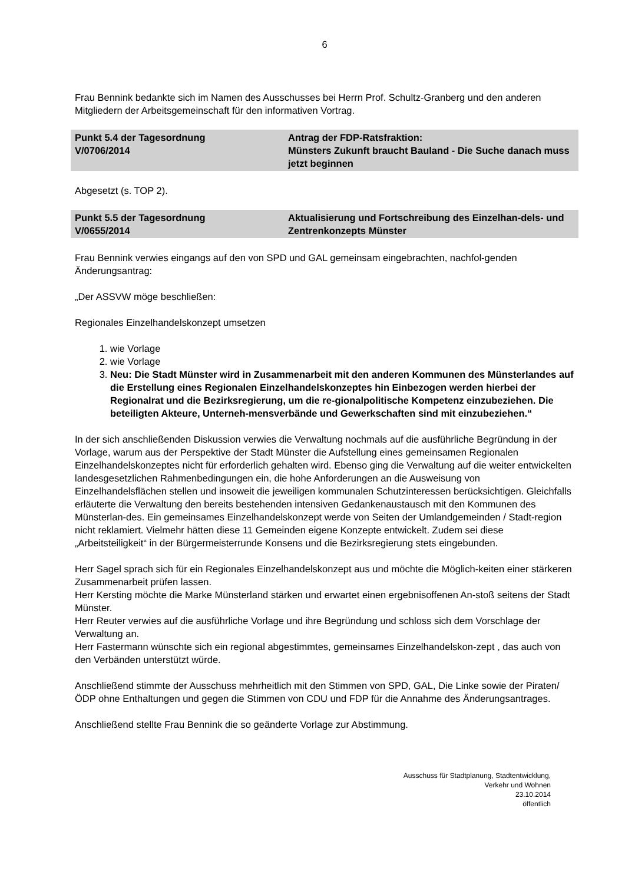6
Frau Bennink bedankte sich im Namen des Ausschusses bei Herrn Prof. Schultz-Granberg und den anderen Mitgliedern der Arbeitsgemeinschaft für den informativen Vortrag.
| Punkt 5.4 der Tagesordnung V/0706/2014 | Antrag der FDP-Ratsfraktion: Münsters Zukunft braucht Bauland - Die Suche danach muss jetzt beginnen |
Abgesetzt (s. TOP 2).
| Punkt 5.5 der Tagesordnung V/0655/2014 | Aktualisierung und Fortschreibung des Einzelhan-dels- und Zentrenkonzepts Münster |
Frau Bennink verwies eingangs auf den von SPD und GAL gemeinsam eingebrachten, nachfol-genden Änderungsantrag:
„Der ASSVW möge beschließen:
Regionales Einzelhandelskonzept umsetzen
1. wie Vorlage
2. wie Vorlage
3. Neu: Die Stadt Münster wird in Zusammenarbeit mit den anderen Kommunen des Münsterlandes auf die Erstellung eines Regionalen Einzelhandelskonzeptes hin Einbezogen werden hierbei der Regionalrat und die Bezirksregierung, um die re-gionalpolitische Kompetenz einzubeziehen. Die beteiligten Akteure, Unterneh-mensverbände und Gewerkschaften sind mit einzubeziehen.“
In der sich anschließenden Diskussion verwies die Verwaltung nochmals auf die ausführliche Begründung in der Vorlage, warum aus der Perspektive der Stadt Münster die Aufstellung eines gemeinsamen Regionalen Einzelhandelskonzeptes nicht für erforderlich gehalten wird. Ebenso ging die Verwaltung auf die weiter entwickelten landesgesetzlichen Rahmenbedingungen ein, die hohe Anforderungen an die Ausweisung von Einzelhandelsflächen stellen und insoweit die jeweiligen kommunalen Schutzinteressen berücksichtigen. Gleichfalls erläuterte die Verwaltung den bereits bestehenden intensiven Gedankenaustausch mit den Kommunen des Münsterlan-des. Ein gemeinsames Einzelhandelskonzept werde von Seiten der Umlandgemeinden / Stadt-region nicht reklamiert. Vielmehr hätten diese 11 Gemeinden eigene Konzepte entwickelt. Zudem sei diese „Arbeitsteiligkeit“ in der Bürgermeisterrunde Konsens und die Bezirksregierung stets eingebunden.
Herr Sagel sprach sich für ein Regionales Einzelhandelskonzept aus und möchte die Möglich-keiten einer stärkeren Zusammenarbeit prüfen lassen.
Herr Kersting möchte die Marke Münsterland stärken und erwartet einen ergebnisoffenen An-stoß seitens der Stadt Münster.
Herr Reuter verwies auf die ausführliche Vorlage und ihre Begründung und schloss sich dem Vorschlage der Verwaltung an.
Herr Fastermann wünschte sich ein regional abgestimmtes, gemeinsames Einzelhandelskon-zept , das auch von den Verbänden unterstützt würde.
Anschließend stimmte der Ausschuss mehrheitlich mit den Stimmen von SPD, GAL, Die Linke sowie der Piraten/ÖDP ohne Enthaltungen und gegen die Stimmen von CDU und FDP für die Annahme des Änderungsantrages.
Anschließend stellte Frau Bennink die so geänderte Vorlage zur Abstimmung.
Ausschuss für Stadtplanung, Stadtentwicklung,
Verkehr und Wohnen
23.10.2014
öffentlich